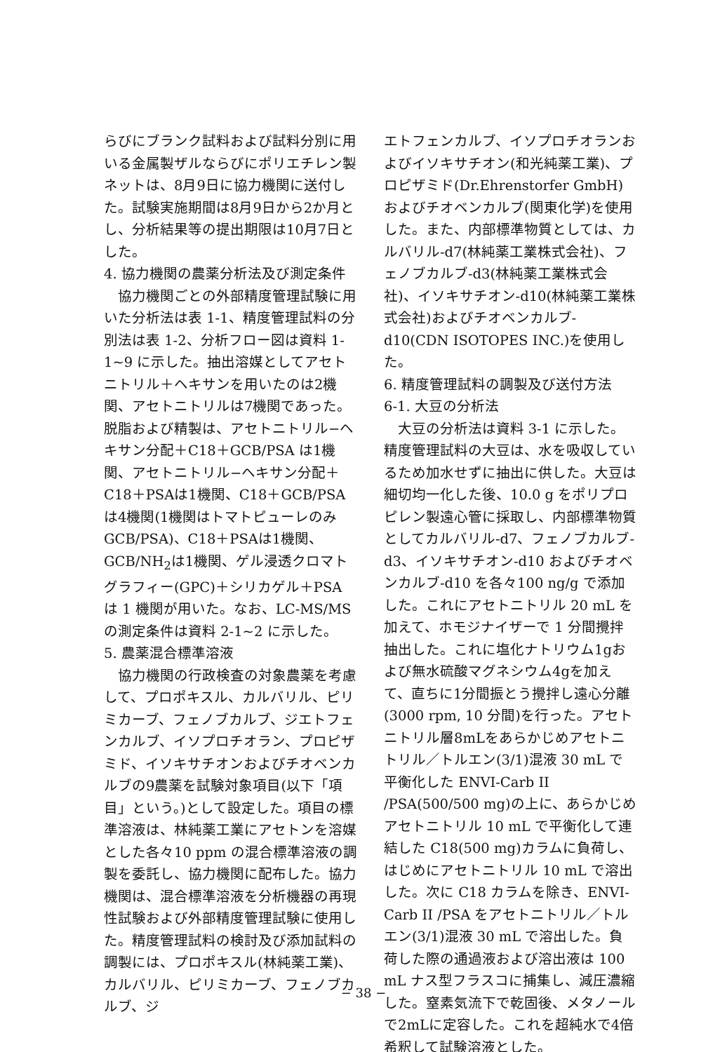らびにブランク試料および試料分別に用いる金属製ザルならびにポリエチレン製ネットは、8月9日に協力機関に送付した。試験実施期間は8月9日から2か月とし、分析結果等の提出期限は10月7日とした。
4. 協力機関の農薬分析法及び測定条件
協力機関ごとの外部精度管理試験に用いた分析法は表 1-1、精度管理試料の分別法は表 1-2、分析フロー図は資料 1-1~9 に示した。抽出溶媒としてアセトニトリル＋ヘキサンを用いたのは2機関、アセトニトリルは7機関であった。脱脂および精製は、アセトニトリル−ヘキサン分配＋C18＋GCB/PSA は1機関、アセトニトリル−ヘキサン分配＋C18＋PSAは1機関、C18＋GCB/PSAは4機関(1機関はトマトピューレのみ GCB/PSA)、C18＋PSAは1機関、GCB/NH<sub>2</sub>は1機関、ゲル浸透クロマトグラフィー(GPC)＋シリカゲル＋PSA は 1 機関が用いた。なお、LC-MS/MS の測定条件は資料 2-1~2 に示した。
5. 農薬混合標準溶液
協力機関の行政検査の対象農薬を考慮して、プロポキスル、カルバリル、ピリミカーブ、フェノブカルブ、ジエトフェンカルブ、イソプロチオラン、プロピザミド、イソキサチオンおよびチオベンカルブの9農薬を試験対象項目(以下「項目」という。)として設定した。項目の標準溶液は、林純薬工業にアセトンを溶媒とした各々10 ppm の混合標準溶液の調製を委託し、協力機関に配布した。協力機関は、混合標準溶液を分析機器の再現性試験および外部精度管理試験に使用した。精度管理試料の検討及び添加試料の調製には、プロポキスル(林純薬工業)、カルバリル、ピリミカーブ、フェノブカルブ、ジ
エトフェンカルブ、イソプロチオランおよびイソキサチオン(和光純薬工業)、プロピザミド(Dr.Ehrenstorfer GmbH)およびチオベンカルブ(関東化学)を使用した。また、内部標準物質としては、カルバリル-d7(林純薬工業株式会社)、フェノブカルブ-d3(林純薬工業株式会社)、イソキサチオン-d10(林純薬工業株式会社)およびチオベンカルブ-d10(CDN ISOTOPES INC.)を使用した。
6. 精度管理試料の調製及び送付方法
6-1. 大豆の分析法
大豆の分析法は資料 3-1 に示した。精度管理試料の大豆は、水を吸収しているため加水せずに抽出に供した。大豆は細切均一化した後、10.0 g をポリプロピレン製遠心管に採取し、内部標準物質としてカルバリル-d7、フェノブカルブ-d3、イソキサチオン-d10 およびチオベンカルブ-d10 を各々100 ng/g で添加した。これにアセトニトリル 20 mL を加えて、ホモジナイザーで 1 分間攪拌抽出した。これに塩化ナトリウム1gおよび無水硫酸マグネシウム4gを加えて、直ちに1分間振とう攪拌し遠心分離(3000 rpm, 10 分間)を行った。アセトニトリル層8mLをあらかじめアセトニトリル／トルエン(3/1)混液 30 mL で平衡化した ENVI-Carb II /PSA(500/500 mg)の上に、あらかじめアセトニトリル 10 mL で平衡化して連結した C18(500 mg)カラムに負荷し、はじめにアセトニトリル 10 mL で溶出した。次に C18 カラムを除き、ENVI-Carb II /PSA をアセトニトリル／トルエン(3/1)混液 30 mL で溶出した。負荷した際の通過液および溶出液は 100 mL ナス型フラスコに捕集し、減圧濃縮した。窒素気流下で乾固後、メタノールで2mLに定容した。これを超純水で4倍希釈して試験溶液とした。
− 38 −